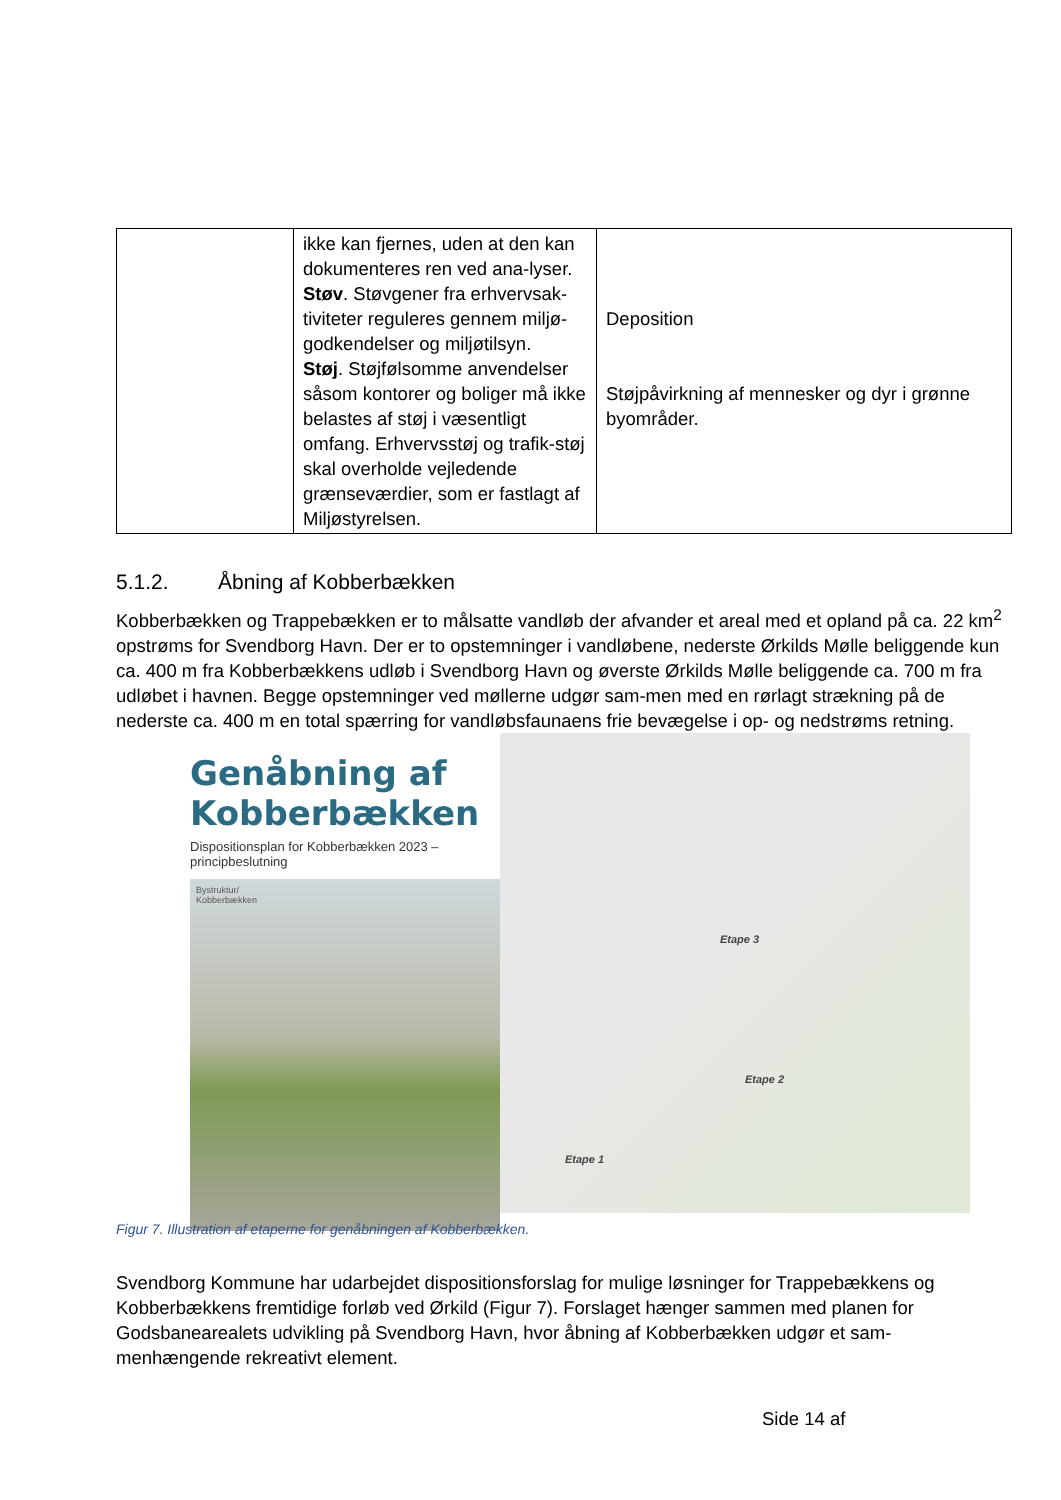| | ikke kan fjernes, uden at den kan dokumenteres ren ved ana-lyser. Støv . Støvgener fra erhvervsak-tiviteter reguleres gennem miljø-godkendelser og miljøtilsyn. Støj . Støjfølsomme anvendelser såsom kontorer og boliger må ikke belastes af støj i væsentligt omfang. Erhvervsstøj og trafik-støj skal overholde vejledende grænseværdier, som er fastlagt af Miljøstyrelsen. | Deposition Støjpåvirkning af mennesker og dyr i grønne byområder. |
5.1.2. Åbning af Kobberbækken
Kobberbækken og Trappebækken er to målsatte vandløb der afvander et areal med et opland på ca. 22 km<sup>2</sup> opstrøms for Svendborg Havn. Der er to opstemninger i vandløbene, nederste Ørkilds Mølle beliggende kun ca. 400 m fra Kobberbækkens udløb i Svendborg Havn og øverste Ørkilds Mølle beliggende ca. 700 m fra udløbet i havnen. Begge opstemninger ved møllerne udgør sam-men med en rørlagt strækning på de nederste ca. 400 m en total spærring for vandløbsfaunaens frie bevægelse i op- og nedstrøms retning.
Genåbning af Kobberbækken
Dispositionsplan for Kobberbækken 2023 – principbeslutning
Bystruktur/
Kobberbækken
Etape 3
Etape 2
Etape 1
Figur 7. Illustration af etaperne for genåbningen af Kobberbækken.
Svendborg Kommune har udarbejdet dispositionsforslag for mulige løsninger for Trappebækkens og Kobberbækkens fremtidige forløb ved Ørkild (Figur 7). Forslaget hænger sammen med planen for Godsbanearealets udvikling på Svendborg Havn, hvor åbning af Kobberbækken udgør et sam-menhængende rekreativt element.
Side 14 af